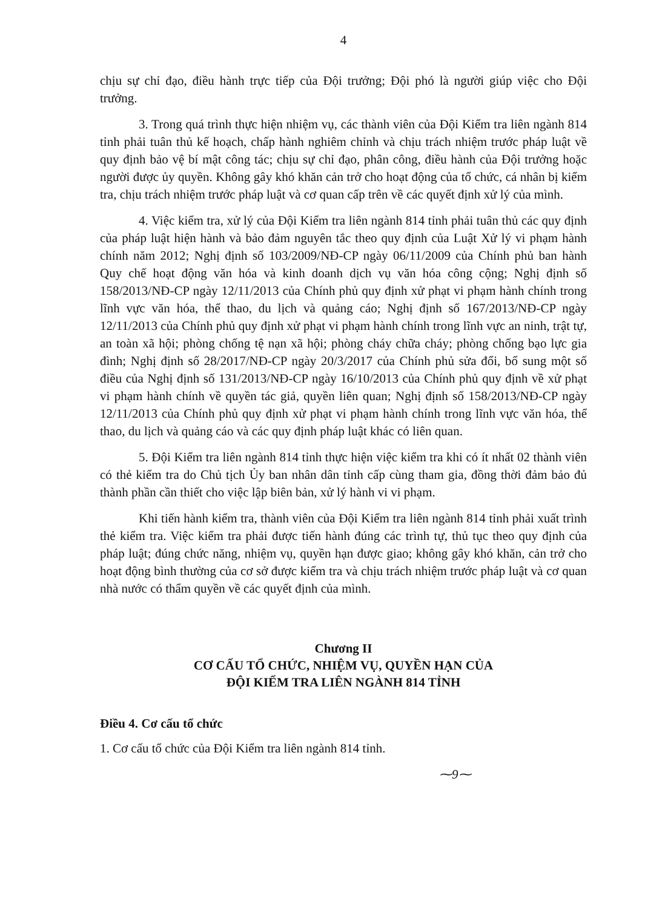4
chịu sự chỉ đạo, điều hành trực tiếp của Đội trưởng; Đội phó là người giúp việc cho Đội trưởng.
3. Trong quá trình thực hiện nhiệm vụ, các thành viên của Đội Kiểm tra liên ngành 814 tỉnh phải tuân thủ kế hoạch, chấp hành nghiêm chỉnh và chịu trách nhiệm trước pháp luật về quy định bảo vệ bí mật công tác; chịu sự chỉ đạo, phân công, điều hành của Đội trưởng hoặc người được ủy quyền. Không gây khó khăn cản trở cho hoạt động của tổ chức, cá nhân bị kiểm tra, chịu trách nhiệm trước pháp luật và cơ quan cấp trên về các quyết định xử lý của mình.
4. Việc kiểm tra, xử lý của Đội Kiểm tra liên ngành 814 tỉnh phải tuân thủ các quy định của pháp luật hiện hành và bảo đảm nguyên tắc theo quy định của Luật Xử lý vi phạm hành chính năm 2012; Nghị định số 103/2009/NĐ-CP ngày 06/11/2009 của Chính phủ ban hành Quy chế hoạt động văn hóa và kinh doanh dịch vụ văn hóa công cộng; Nghị định số 158/2013/NĐ-CP ngày 12/11/2013 của Chính phủ quy định xử phạt vi phạm hành chính trong lĩnh vực văn hóa, thể thao, du lịch và quảng cáo; Nghị định số 167/2013/NĐ-CP ngày 12/11/2013 của Chính phủ quy định xử phạt vi phạm hành chính trong lĩnh vực an ninh, trật tự, an toàn xã hội; phòng chống tệ nạn xã hội; phòng cháy chữa cháy; phòng chống bạo lực gia đình; Nghị định số 28/2017/NĐ-CP ngày 20/3/2017 của Chính phủ sửa đổi, bổ sung một số điều của Nghị định số 131/2013/NĐ-CP ngày 16/10/2013 của Chính phủ quy định về xử phạt vi phạm hành chính về quyền tác giả, quyền liên quan; Nghị định số 158/2013/NĐ-CP ngày 12/11/2013 của Chính phủ quy định xử phạt vi phạm hành chính trong lĩnh vực văn hóa, thể thao, du lịch và quảng cáo và các quy định pháp luật khác có liên quan.
5. Đội Kiểm tra liên ngành 814 tỉnh thực hiện việc kiểm tra khi có ít nhất 02 thành viên có thẻ kiểm tra do Chủ tịch Ủy ban nhân dân tỉnh cấp cùng tham gia, đồng thời đảm bảo đủ thành phần cần thiết cho việc lập biên bản, xử lý hành vi vi phạm.
Khi tiến hành kiểm tra, thành viên của Đội Kiểm tra liên ngành 814 tỉnh phải xuất trình thẻ kiểm tra. Việc kiểm tra phải được tiến hành đúng các trình tự, thủ tục theo quy định của pháp luật; đúng chức năng, nhiệm vụ, quyền hạn được giao; không gây khó khăn, cản trở cho hoạt động bình thường của cơ sở được kiểm tra và chịu trách nhiệm trước pháp luật và cơ quan nhà nước có thẩm quyền về các quyết định của mình.
Chương II
CƠ CẤU TỔ CHỨC, NHIỆM VỤ, QUYỀN HẠN CỦA
ĐỘI KIỂM TRA LIÊN NGÀNH 814 TỈNH
Điều 4. Cơ cấu tổ chức
1. Cơ cấu tổ chức của Đội Kiểm tra liên ngành 814 tỉnh.
⁓9⁓